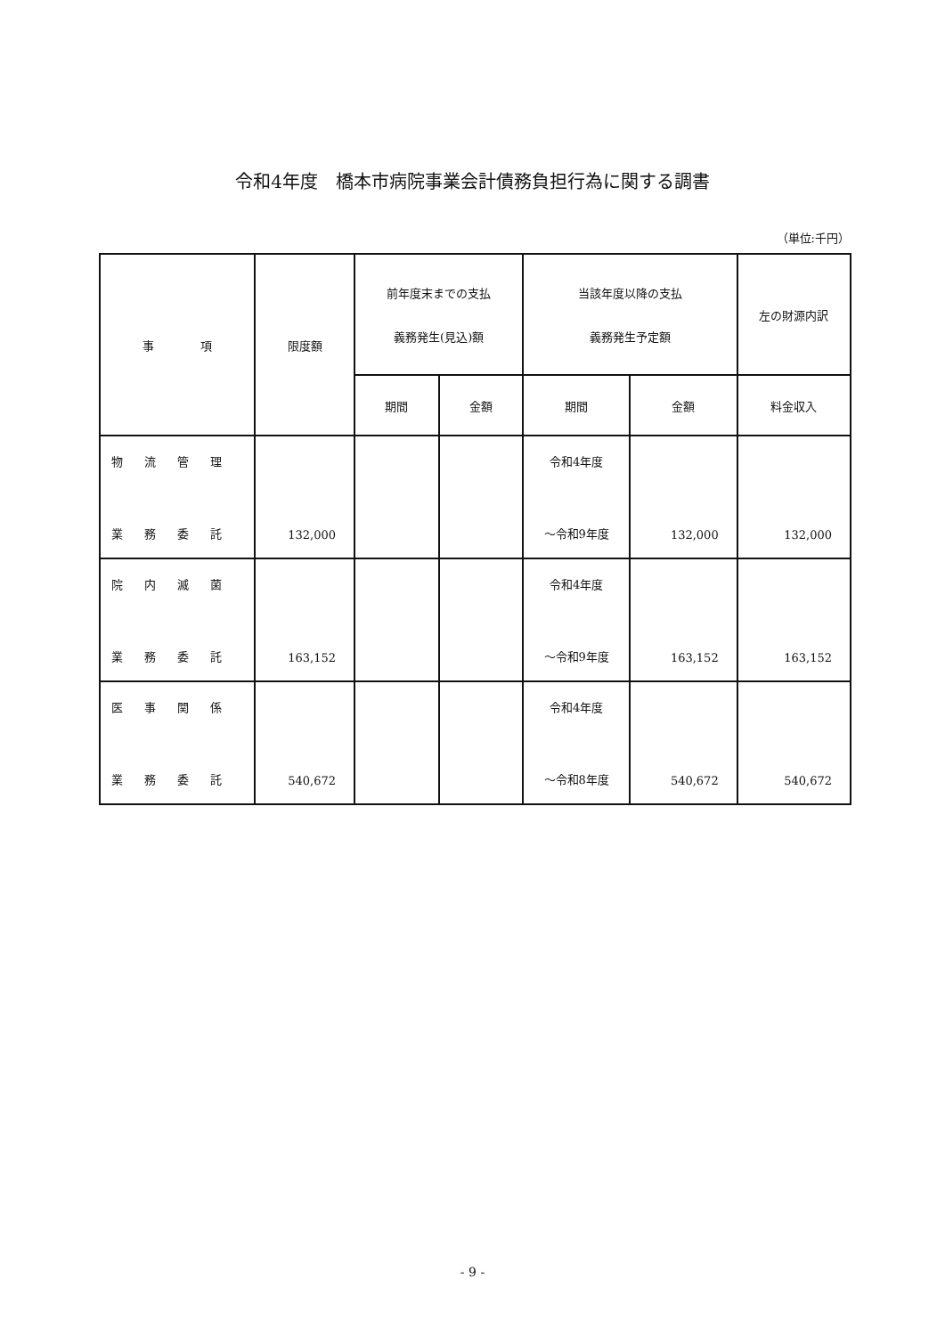令和4年度　橋本市病院事業会計債務負担行為に関する調書
（単位:千円）
| 事 項 | 限度額 | 前年度末までの支払 義務発生(見込)額 | | 当該年度以降の支払 義務発生予定額 | | 左の財源内訳 |
| --- | --- | --- | --- | --- | --- | --- |
| | | 期間 | 金額 | 期間 | 金額 | 料金収入 |
| 物流管理 業務委託 | 132,000 | | | 令和4年度 ～令和9年度 | 132,000 | 132,000 |
| 院内滅菌 業務委託 | 163,152 | | | 令和4年度 ～令和9年度 | 163,152 | 163,152 |
| 医事関係 業務委託 | 540,672 | | | 令和4年度 ～令和8年度 | 540,672 | 540,672 |
- 9 -